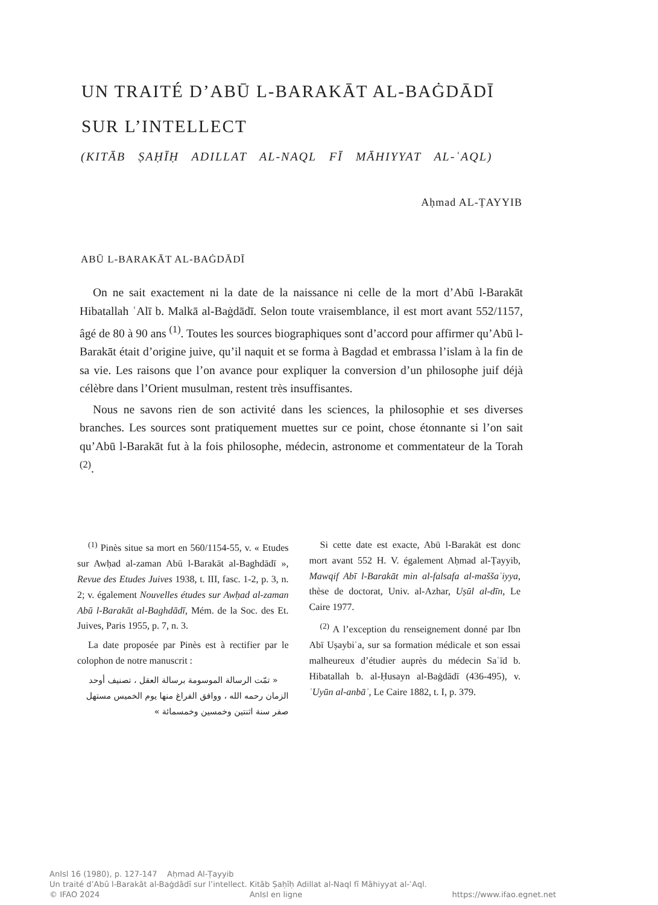UN TRAITÉ D’ABŪ L-BARAKĀT AL-BAĠDĀDĪ
SUR L’INTELLECT
(KITĀB ṢAḤĪḤ ADILLAT AL-NAQL FĪ MĀHIYYAT AL-ʿAQL)
Aḥmad AL-ṬAYYIB
ABŪ L-BARAKĀT AL-BAĠDĀDĪ
On ne sait exactement ni la date de la naissance ni celle de la mort d’Abū l-Barakāt Hibatallah ʿAlī b. Malkā al-Baġdādī. Selon toute vraisemblance, il est mort avant 552/1157, âgé de 80 à 90 ans <sup>(1)</sup>. Toutes les sources biographiques sont d’accord pour affirmer qu’Abū l-Barakāt était d’origine juive, qu’il naquit et se forma à Bagdad et embrassa l’islam à la fin de sa vie. Les raisons que l’on avance pour expliquer la conversion d’un philosophe juif déjà célèbre dans l’Orient musulman, restent très insuffisantes.
Nous ne savons rien de son activité dans les sciences, la philosophie et ses diverses branches. Les sources sont pratiquement muettes sur ce point, chose étonnante si l’on sait qu’Abū l-Barakāt fut à la fois philosophe, médecin, astronome et commentateur de la Torah <sup>(2)</sup>.
<sup>(1)</sup> Pinès situe sa mort en 560/1154-55, v. « Etudes sur Awḥad al-zaman Abū l-Barakāt al-Baghdādī », Revue des Etudes Juives 1938, t. III, fasc. 1-2, p. 3, n. 2; v. également Nouvelles études sur Awḥad al-zaman Abū l-Barakāt al-Baghdādī, Mém. de la Soc. des Et. Juives, Paris 1955, p. 7, n. 3.
La date proposée par Pinès est à rectifier par le colophon de notre manuscrit :
« تمّت الرسالة الموسومة برسالة العقل ، تصنيف أوحد الزمان رحمه الله ، ووافق الفراغ منها يوم الخميس مستهل صفر سنة اثنتين وخمسين وخمسمائة »
Si cette date est exacte, Abū l-Barakāt est donc mort avant 552 H. V. également Aḥmad al-Ṭayyib, Mawqif Abī l-Barakāt min al-falsafa al-maššaʾiyya, thèse de doctorat, Univ. al-Azhar, Uṣūl al-dīn, Le Caire 1977.
<sup>(2)</sup> A l’exception du renseignement donné par Ibn Abī Uṣaybiʿa, sur sa formation médicale et son essai malheureux d’étudier auprès du médecin Saʿīd b. Hibatallah b. al-Ḥusayn al-Baġdādī (436-495), v. ʿUyūn al-anbāʾ, Le Caire 1882, t. I, p. 379.
AnIsl 16 (1980), p. 127-147 Aḥmad Al-Ṭayyib
Un traité d’Abū l-Barakāt al-Baġdādī sur l’intellect. Kitāb Ṣaḥīḥ Adillat al-Naql fī Māhiyyat al-ʿAql.
© IFAO 2024 AnIsl en ligne https://www.ifao.egnet.net